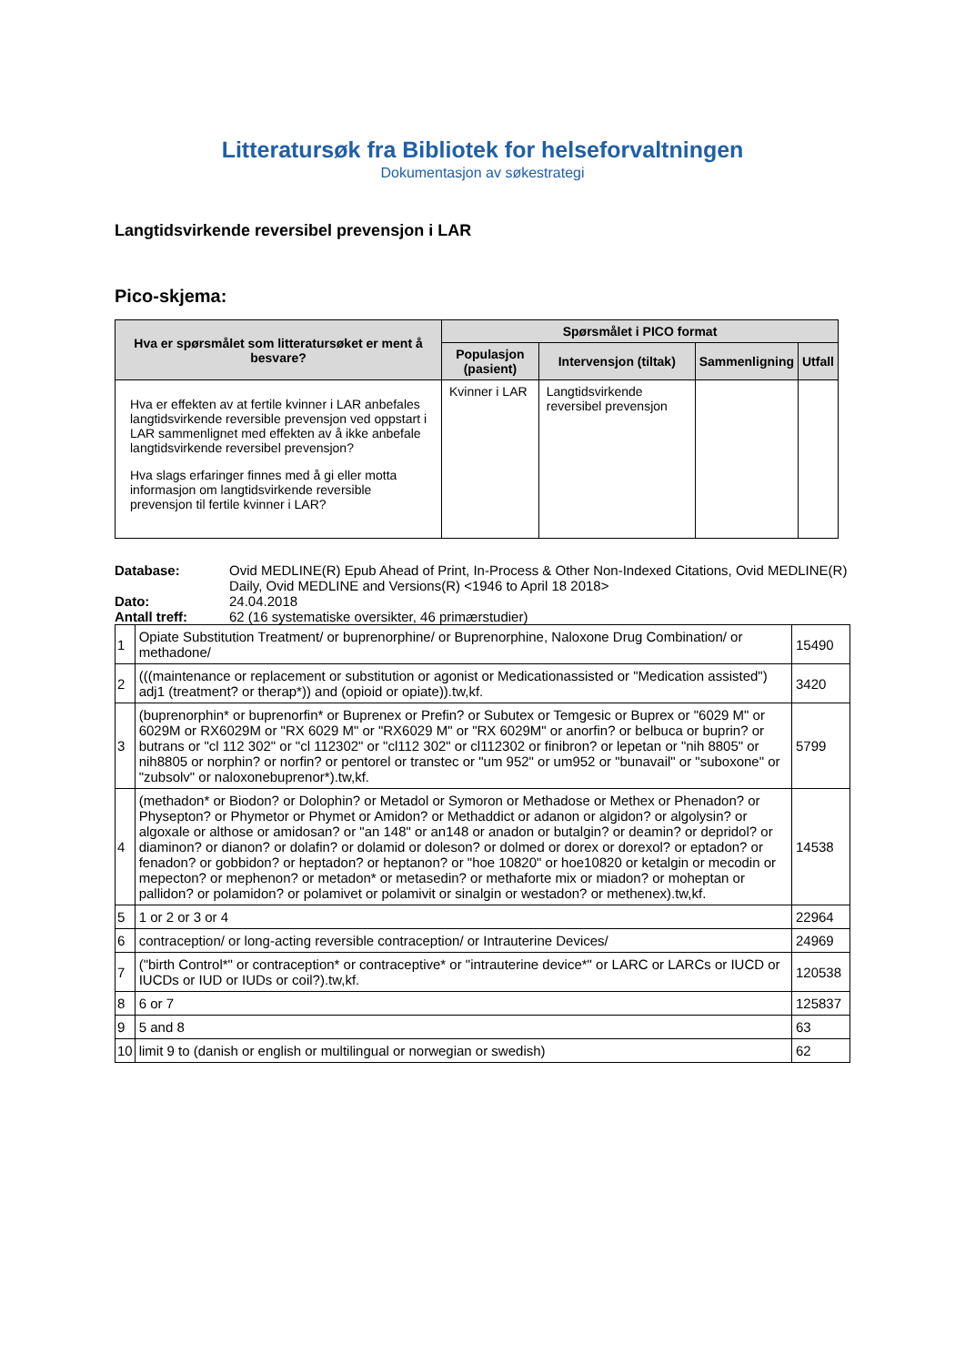Litteratursøk fra Bibliotek for helseforvaltningen
Dokumentasjon av søkestrategi
Langtidsvirkende reversibel prevensjon i LAR
Pico-skjema:
| Hva er spørsmålet som litteratursøket er ment å besvare? | Spørsmålet i PICO format | | | |
| --- | --- | --- | --- | --- |
| | Populasjon (pasient) | Intervensjon (tiltak) | Sammenligning | Utfall |
| Hva er effekten av at fertile kvinner i LAR anbefales langtidsvirkende reversible prevensjon ved oppstart i LAR sammenlignet med effekten av å ikke anbefale langtidsvirkende reversibel prevensjon? Hva slags erfaringer finnes med å gi eller motta informasjon om langtidsvirkende reversible prevensjon til fertile kvinner i LAR? | Kvinner i LAR | Langtidsvirkende reversibel prevensjon | | |
Database: Ovid MEDLINE(R) Epub Ahead of Print, In-Process & Other Non-Indexed Citations, Ovid MEDLINE(R) Daily, Ovid MEDLINE and Versions(R) <1946 to April 18 2018>
Dato: 24.04.2018
Antall treff: 62 (16 systematiske oversikter, 46 primærstudier)
| 1 | Opiate Substitution Treatment/ or buprenorphine/ or Buprenorphine, Naloxone Drug Combination/ or methadone/ | 15490 |
| 2 | (((maintenance or replacement or substitution or agonist or Medicationassisted or "Medication assisted") adj1 (treatment? or therap*)) and (opioid or opiate)).tw,kf. | 3420 |
| 3 | (buprenorphin* or buprenorfin* or Buprenex or Prefin? or Subutex or Temgesic or Buprex or "6029 M" or 6029M or RX6029M or "RX 6029 M" or "RX6029 M" or "RX 6029M" or anorfin? or belbuca or buprin? or butrans or "cl 112 302" or "cl 112302" or "cl112 302" or cl112302 or finibron? or lepetan or "nih 8805" or nih8805 or norphin? or norfin? or pentorel or transtec or "um 952" or um952 or "bunavail" or "suboxone" or "zubsolv" or naloxonebuprenor*).tw,kf. | 5799 |
| 4 | (methadon* or Biodon? or Dolophin? or Metadol or Symoron or Methadose or Methex or Phenadon? or Physepton? or Phymetor or Phymet or Amidon? or Methaddict or adanon or algidon? or algolysin? or algoxale or althose or amidosan? or "an 148" or an148 or anadon or butalgin? or deamin? or depridol? or diaminon? or dianon? or dolafin? or dolamid or doleson? or dolmed or dorex or dorexol? or eptadon? or fenadon? or gobbidon? or heptadon? or heptanon? or "hoe 10820" or hoe10820 or ketalgin or mecodin or mepecton? or mephenon? or metadon* or metasedin? or methaforte mix or miadon? or moheptan or pallidon? or polamidon? or polamivet or polamivit or sinalgin or westadon? or methenex).tw,kf. | 14538 |
| 5 | 1 or 2 or 3 or 4 | 22964 |
| 6 | contraception/ or long-acting reversible contraception/ or Intrauterine Devices/ | 24969 |
| 7 | ("birth Control*" or contraception* or contraceptive* or "intrauterine device*" or LARC or LARCs or IUCD or IUCDs or IUD or IUDs or coil?).tw,kf. | 120538 |
| 8 | 6 or 7 | 125837 |
| 9 | 5 and 8 | 63 |
| 10 | limit 9 to (danish or english or multilingual or norwegian or swedish) | 62 |